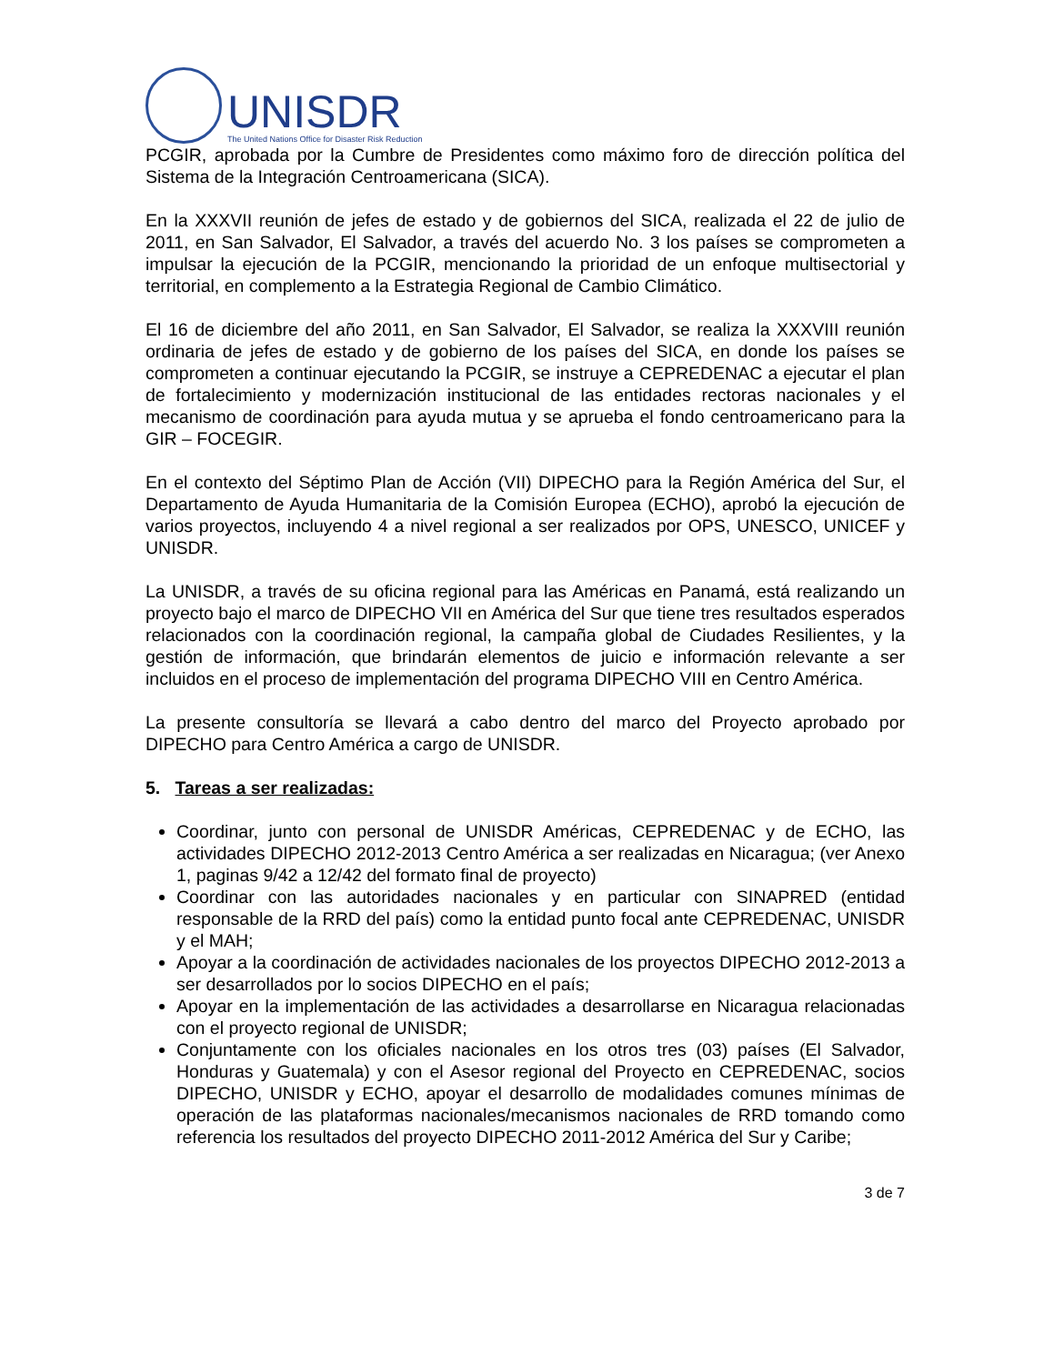UNISDR
The United Nations Office for Disaster Risk Reduction
PCGIR, aprobada por la Cumbre de Presidentes como máximo foro de dirección política del Sistema de la Integración Centroamericana (SICA).
En la XXXVII reunión de jefes de estado y de gobiernos del SICA, realizada el 22 de julio de 2011, en San Salvador, El Salvador, a través del acuerdo No. 3 los países se comprometen a impulsar la ejecución de la PCGIR, mencionando la prioridad de un enfoque multisectorial y territorial, en complemento a la Estrategia Regional de Cambio Climático.
El 16 de diciembre del año 2011, en San Salvador, El Salvador, se realiza la XXXVIII reunión ordinaria de jefes de estado y de gobierno de los países del SICA, en donde los países se comprometen a continuar ejecutando la PCGIR, se instruye a CEPREDENAC a ejecutar el plan de fortalecimiento y modernización institucional de las entidades rectoras nacionales y el mecanismo de coordinación para ayuda mutua y se aprueba el fondo centroamericano para la GIR – FOCEGIR.
En el contexto del Séptimo Plan de Acción (VII) DIPECHO para la Región América del Sur, el Departamento de Ayuda Humanitaria de la Comisión Europea (ECHO), aprobó la ejecución de varios proyectos, incluyendo 4 a nivel regional a ser realizados por OPS, UNESCO, UNICEF y UNISDR.
La UNISDR, a través de su oficina regional para las Américas en Panamá, está realizando un proyecto bajo el marco de DIPECHO VII en América del Sur que tiene tres resultados esperados relacionados con la coordinación regional, la campaña global de Ciudades Resilientes, y la gestión de información, que brindarán elementos de juicio e información relevante a ser incluidos en el proceso de implementación del programa DIPECHO VIII en Centro América.
La presente consultoría se llevará a cabo dentro del marco del Proyecto aprobado por DIPECHO para Centro América a cargo de UNISDR.
5. Tareas a ser realizadas:
Coordinar, junto con personal de UNISDR Américas, CEPREDENAC y de ECHO, las actividades DIPECHO 2012-2013 Centro América a ser realizadas en Nicaragua; (ver Anexo 1, paginas 9/42 a 12/42 del formato final de proyecto)
Coordinar con las autoridades nacionales y en particular con SINAPRED (entidad responsable de la RRD del país) como la entidad punto focal ante CEPREDENAC, UNISDR y el MAH;
Apoyar a la coordinación de actividades nacionales de los proyectos DIPECHO 2012-2013 a ser desarrollados por lo socios DIPECHO en el país;
Apoyar en la implementación de las actividades a desarrollarse en Nicaragua relacionadas con el proyecto regional de UNISDR;
Conjuntamente con los oficiales nacionales en los otros tres (03) países (El Salvador, Honduras y Guatemala) y con el Asesor regional del Proyecto en CEPREDENAC, socios DIPECHO, UNISDR y ECHO, apoyar el desarrollo de modalidades comunes mínimas de operación de las plataformas nacionales/mecanismos nacionales de RRD tomando como referencia los resultados del proyecto DIPECHO 2011-2012 América del Sur y Caribe;
3 de 7